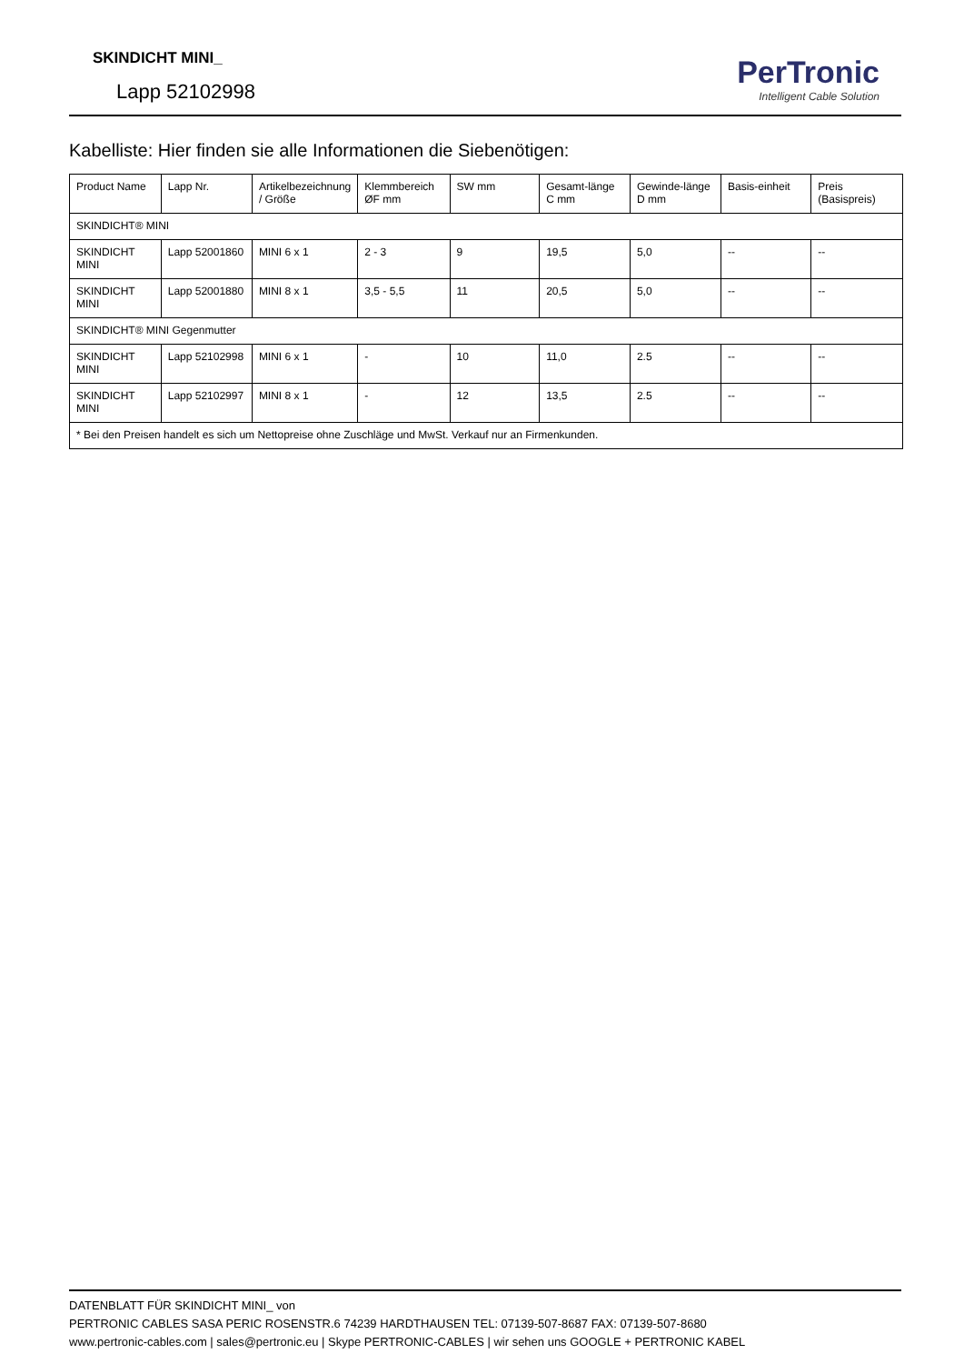SKINDICHT MINI_
Lapp 52102998
PerTronic
Intelligent Cable Solution
Kabelliste: Hier finden sie alle Informationen die Siebenötigen:
| Product Name | Lapp Nr. | Artikelbezeichnung / Größe | Klemmbereich ØF mm | SW mm | Gesamt-länge C mm | Gewinde-länge D mm | Basis-einheit | Preis (Basispreis) |
| --- | --- | --- | --- | --- | --- | --- | --- | --- |
| SKINDICHT® MINI | | | | | | | | |
| SKINDICHT MINI | Lapp 52001860 | MINI 6 x 1 | 2 - 3 | 9 | 19,5 | 5,0 | -- | -- |
| SKINDICHT MINI | Lapp 52001880 | MINI 8 x 1 | 3,5 - 5,5 | 11 | 20,5 | 5,0 | -- | -- |
| SKINDICHT® MINI Gegenmutter | | | | | | | | |
| SKINDICHT MINI | Lapp 52102998 | MINI 6 x 1 | - | 10 | 11,0 | 2.5 | -- | -- |
| SKINDICHT MINI | Lapp 52102997 | MINI 8 x 1 | - | 12 | 13,5 | 2.5 | -- | -- |
| * Bei den Preisen handelt es sich um Nettopreise ohne Zuschläge und MwSt. Verkauf nur an Firmenkunden. | | | | | | | | |
DATENBLATT FÜR SKINDICHT MINI_ von
PERTRONIC CABLES SASA PERIC ROSENSTR.6 74239 HARDTHAUSEN TEL: 07139-507-8687 FAX: 07139-507-8680
www.pertronic-cables.com | sales@pertronic.eu | Skype PERTRONIC-CABLES | wir sehen uns GOOGLE + PERTRONIC KABEL